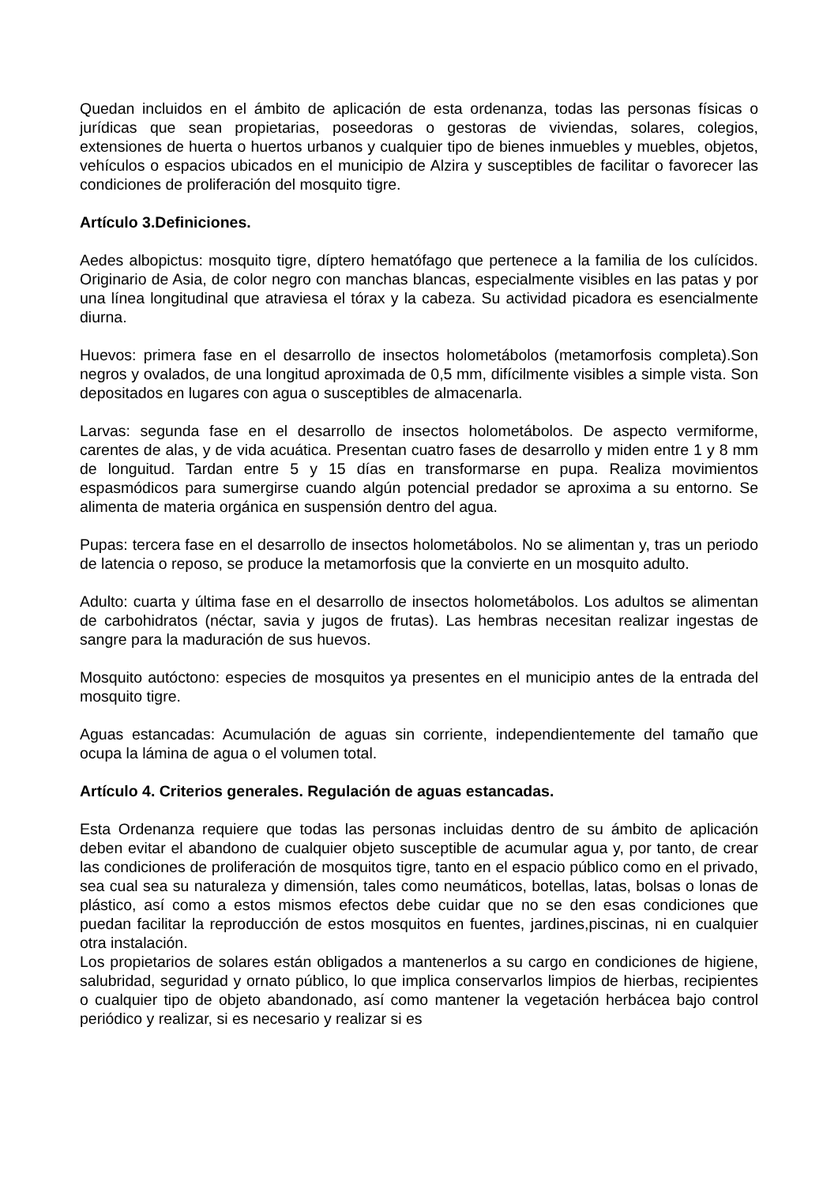Quedan incluidos en el ámbito de aplicación de esta ordenanza, todas las personas físicas o jurídicas que sean propietarias, poseedoras o gestoras de viviendas, solares, colegios, extensiones de huerta o huertos urbanos y cualquier tipo de bienes inmuebles y muebles, objetos, vehículos o espacios ubicados en el municipio de Alzira y susceptibles de facilitar o favorecer las condiciones de proliferación del mosquito tigre.
Artículo 3.Definiciones.
Aedes albopictus: mosquito tigre, díptero hematófago que pertenece a la familia de los culícidos. Originario de Asia, de color negro con manchas blancas, especialmente visibles en las patas y por una línea longitudinal que atraviesa el tórax y la cabeza. Su actividad picadora es esencialmente diurna.
Huevos: primera fase en el desarrollo de insectos holometábolos (metamorfosis completa).Son negros y ovalados, de una longitud aproximada de 0,5 mm, difícilmente visibles a simple vista. Son depositados en lugares con agua o susceptibles de almacenarla.
Larvas: segunda fase en el desarrollo de insectos holometábolos. De aspecto vermiforme, carentes de alas, y de vida acuática. Presentan cuatro fases de desarrollo y miden entre 1 y 8 mm de longuitud. Tardan entre 5 y 15 días en transformarse en pupa. Realiza movimientos espasmódicos para sumergirse cuando algún potencial predador se aproxima a su entorno. Se alimenta de materia orgánica en suspensión dentro del agua.
Pupas: tercera fase en el desarrollo de insectos holometábolos. No se alimentan y, tras un periodo de latencia o reposo, se produce la metamorfosis que la convierte en un mosquito adulto.
Adulto: cuarta y última fase en el desarrollo de insectos holometábolos. Los adultos se alimentan de carbohidratos (néctar, savia y jugos de frutas). Las hembras necesitan realizar ingestas de sangre para la maduración de sus huevos.
Mosquito autóctono: especies de mosquitos ya presentes en el municipio antes de la entrada del mosquito tigre.
Aguas estancadas: Acumulación de aguas sin corriente, independientemente del tamaño que ocupa la lámina de agua o el volumen total.
Artículo 4. Criterios generales. Regulación de aguas estancadas.
Esta Ordenanza requiere que todas las personas incluidas dentro de su ámbito de aplicación deben evitar el abandono de cualquier objeto susceptible de acumular agua y, por tanto, de crear las condiciones de proliferación de mosquitos tigre, tanto en el espacio público como en el privado, sea cual sea su naturaleza y dimensión, tales como neumáticos, botellas, latas, bolsas o lonas de plástico, así como a estos mismos efectos debe cuidar que no se den esas condiciones que puedan facilitar la reproducción de estos mosquitos en fuentes, jardines,piscinas, ni en cualquier otra instalación.
Los propietarios de solares están obligados a mantenerlos a su cargo en condiciones de higiene, salubridad, seguridad y ornato público, lo que implica conservarlos limpios de hierbas, recipientes o cualquier tipo de objeto abandonado, así como mantener la vegetación herbácea bajo control periódico y realizar, si es necesario y realizar si es